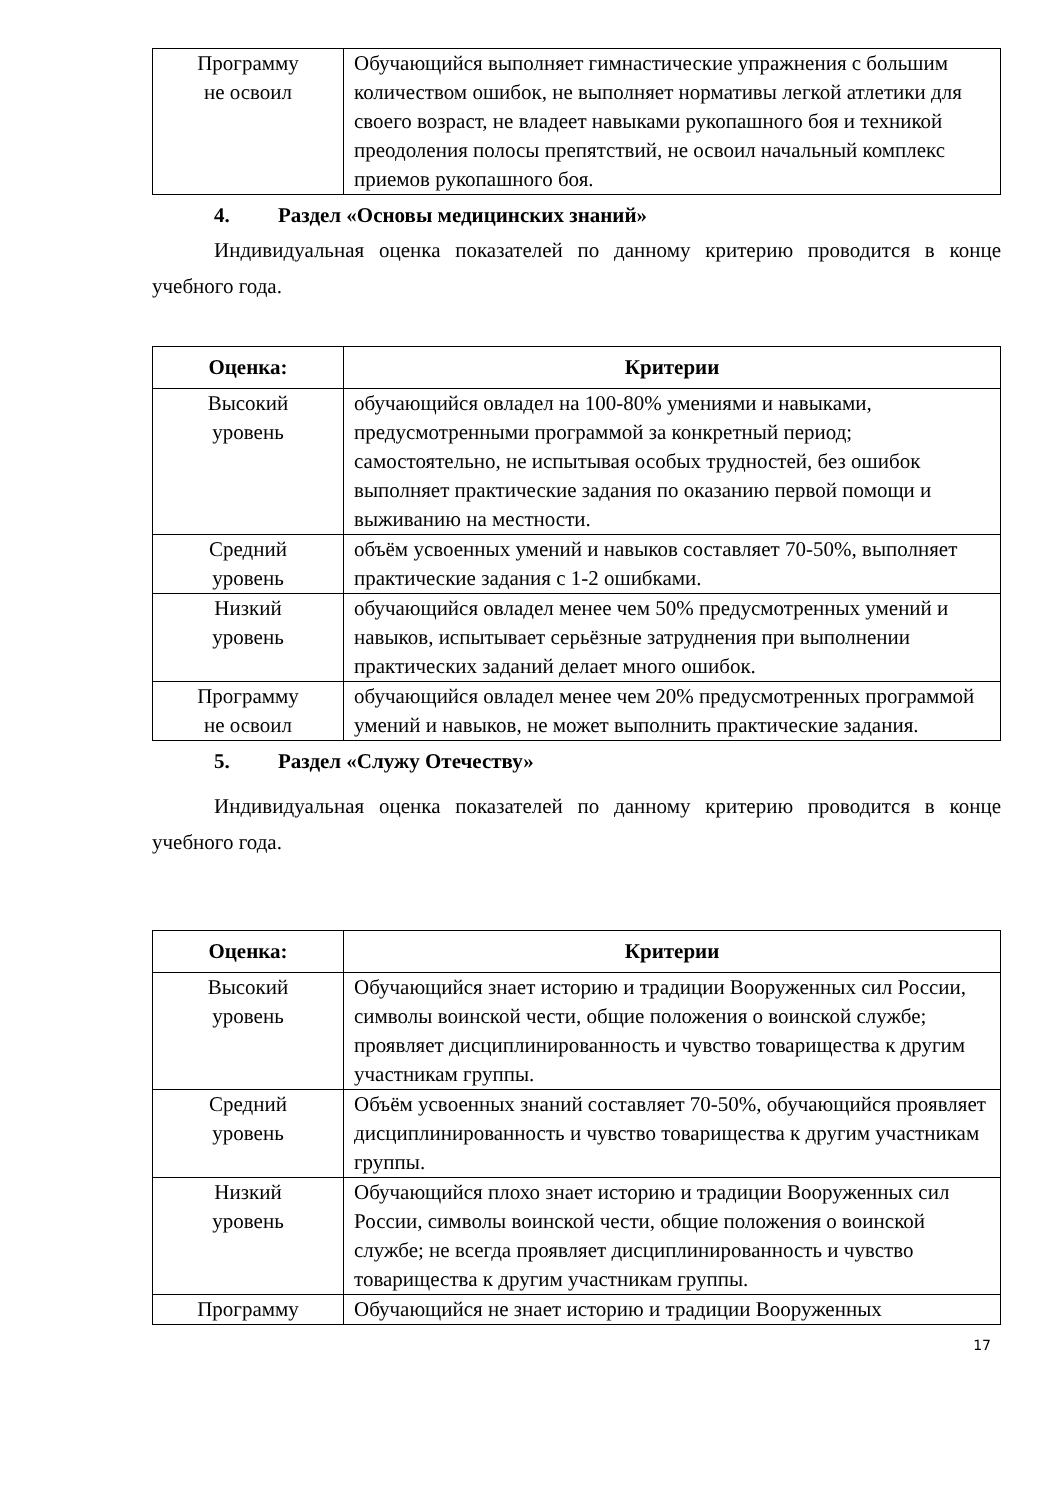| Программу не освоил | Обучающийся выполняет гимнастические упражнения с большим количеством ошибок, не выполняет нормативы легкой атлетики для своего возраст, не владеет навыками рукопашного боя и техникой преодоления полосы препятствий, не освоил начальный комплекс приемов рукопашного боя. |
4. Раздел «Основы медицинских знаний»
Индивидуальная оценка показателей по данному критерию проводится в конце учебного года.
| Оценка: | Критерии |
| --- | --- |
| Высокий уровень | обучающийся овладел на 100-80% умениями и навыками, предусмотренными программой за конкретный период; самостоятельно, не испытывая особых трудностей, без ошибок выполняет практические задания по оказанию первой помощи и выживанию на местности. |
| Средний уровень | объём усвоенных умений и навыков составляет 70-50%, выполняет практические задания с 1-2 ошибками. |
| Низкий уровень | обучающийся овладел менее чем 50% предусмотренных умений и навыков, испытывает серьёзные затруднения при выполнении практических заданий делает много ошибок. |
| Программу не освоил | обучающийся овладел менее чем 20% предусмотренных программой умений и навыков, не может выполнить практические задания. |
5. Раздел «Служу Отечеству»
Индивидуальная оценка показателей по данному критерию проводится в конце учебного года.
| Оценка: | Критерии |
| --- | --- |
| Высокий уровень | Обучающийся знает историю и традиции Вооруженных сил России, символы воинской чести, общие положения о воинской службе; проявляет дисциплинированность и чувство товарищества к другим участникам группы. |
| Средний уровень | Объём усвоенных знаний составляет 70-50%, обучающийся проявляет дисциплинированность и чувство товарищества к другим участникам группы. |
| Низкий уровень | Обучающийся плохо знает историю и традиции Вооруженных сил России, символы воинской чести, общие положения о воинской службе; не всегда проявляет дисциплинированность и чувство товарищества к другим участникам группы. |
| Программу | Обучающийся не знает историю и традиции Вооруженных |
17